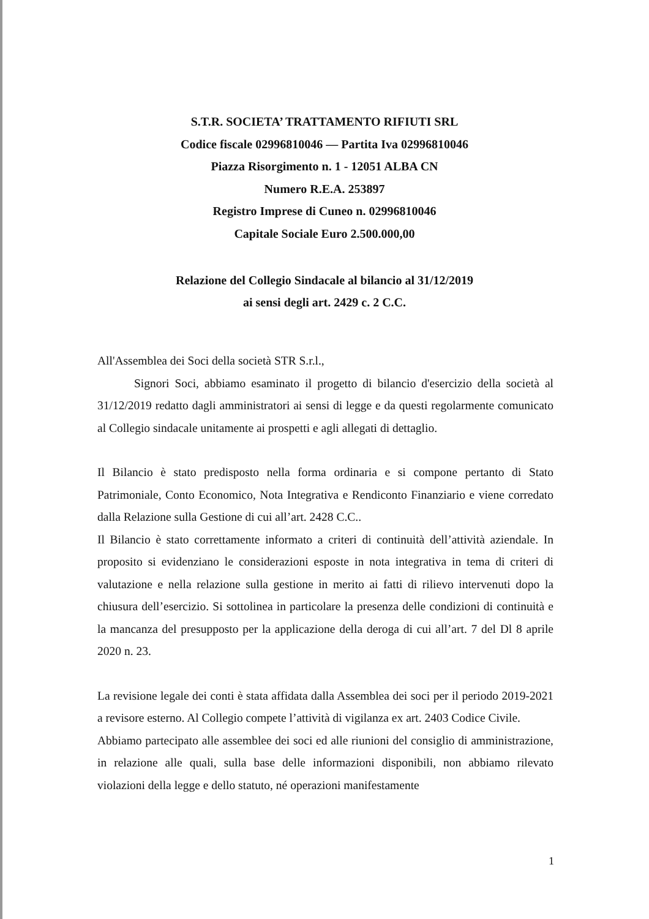S.T.R. SOCIETA’ TRATTAMENTO RIFIUTI SRL
Codice fiscale 02996810046 — Partita Iva 02996810046
Piazza Risorgimento n. 1 - 12051 ALBA CN
Numero R.E.A. 253897
Registro Imprese di Cuneo n. 02996810046
Capitale Sociale Euro 2.500.000,00
Relazione del Collegio Sindacale al bilancio al 31/12/2019
ai sensi degli art. 2429 c. 2 C.C.
All'Assemblea dei Soci della società STR S.r.l.,
Signori Soci, abbiamo esaminato il progetto di bilancio d'esercizio della società al 31/12/2019 redatto dagli amministratori ai sensi di legge e da questi regolarmente comunicato al Collegio sindacale unitamente ai prospetti e agli allegati di dettaglio.
Il Bilancio è stato predisposto nella forma ordinaria e si compone pertanto di Stato Patrimoniale, Conto Economico, Nota Integrativa e Rendiconto Finanziario e viene corredato dalla Relazione sulla Gestione di cui all’art. 2428 C.C..
Il Bilancio è stato correttamente informato a criteri di continuità dell’attività aziendale. In proposito si evidenziano le considerazioni esposte in nota integrativa in tema di criteri di valutazione e nella relazione sulla gestione in merito ai fatti di rilievo intervenuti dopo la chiusura dell’esercizio. Si sottolinea in particolare la presenza delle condizioni di continuità e la mancanza del presupposto per la applicazione della deroga di cui all’art. 7 del Dl 8 aprile 2020 n. 23.
La revisione legale dei conti è stata affidata dalla Assemblea dei soci per il periodo 2019-2021 a revisore esterno. Al Collegio compete l’attività di vigilanza ex art. 2403 Codice Civile.
Abbiamo partecipato alle assemblee dei soci ed alle riunioni del consiglio di amministrazione, in relazione alle quali, sulla base delle informazioni disponibili, non abbiamo rilevato violazioni della legge e dello statuto, né operazioni manifestamente
1